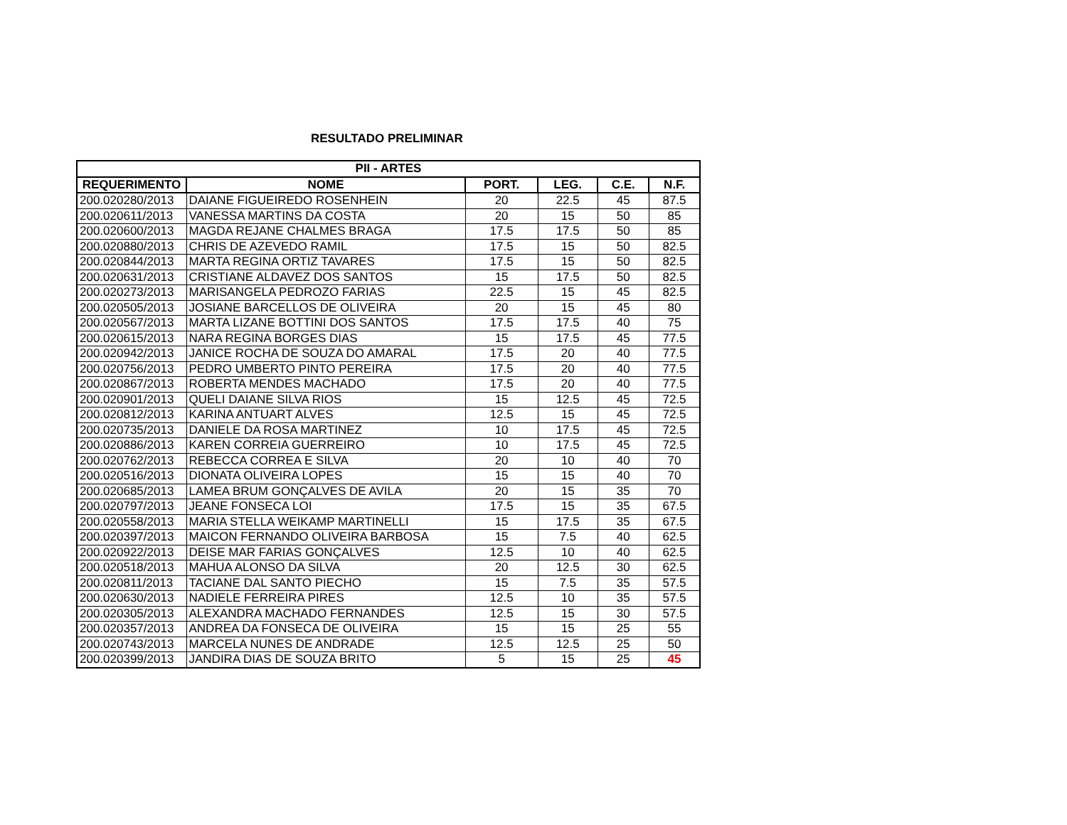RESULTADO PRELIMINAR
| PII - ARTES | | | | | |
| --- | --- | --- | --- | --- | --- |
| REQUERIMENTO | NOME | PORT. | LEG. | C.E. | N.F. |
| 200.020280/2013 | DAIANE FIGUEIREDO ROSENHEIN | 20 | 22.5 | 45 | 87.5 |
| 200.020611/2013 | VANESSA MARTINS DA COSTA | 20 | 15 | 50 | 85 |
| 200.020600/2013 | MAGDA REJANE CHALMES BRAGA | 17.5 | 17.5 | 50 | 85 |
| 200.020880/2013 | CHRIS DE AZEVEDO RAMIL | 17.5 | 15 | 50 | 82.5 |
| 200.020844/2013 | MARTA REGINA ORTIZ TAVARES | 17.5 | 15 | 50 | 82.5 |
| 200.020631/2013 | CRISTIANE ALDAVEZ DOS SANTOS | 15 | 17.5 | 50 | 82.5 |
| 200.020273/2013 | MARISANGELA PEDROZO FARIAS | 22.5 | 15 | 45 | 82.5 |
| 200.020505/2013 | JOSIANE BARCELLOS DE OLIVEIRA | 20 | 15 | 45 | 80 |
| 200.020567/2013 | MARTA LIZANE BOTTINI DOS SANTOS | 17.5 | 17.5 | 40 | 75 |
| 200.020615/2013 | NARA REGINA BORGES DIAS | 15 | 17.5 | 45 | 77.5 |
| 200.020942/2013 | JANICE ROCHA DE SOUZA DO AMARAL | 17.5 | 20 | 40 | 77.5 |
| 200.020756/2013 | PEDRO UMBERTO PINTO PEREIRA | 17.5 | 20 | 40 | 77.5 |
| 200.020867/2013 | ROBERTA MENDES MACHADO | 17.5 | 20 | 40 | 77.5 |
| 200.020901/2013 | QUELI DAIANE SILVA RIOS | 15 | 12.5 | 45 | 72.5 |
| 200.020812/2013 | KARINA ANTUART ALVES | 12.5 | 15 | 45 | 72.5 |
| 200.020735/2013 | DANIELE DA ROSA MARTINEZ | 10 | 17.5 | 45 | 72.5 |
| 200.020886/2013 | KAREN CORREIA GUERREIRO | 10 | 17.5 | 45 | 72.5 |
| 200.020762/2013 | REBECCA CORREA E SILVA | 20 | 10 | 40 | 70 |
| 200.020516/2013 | DIONATA OLIVEIRA LOPES | 15 | 15 | 40 | 70 |
| 200.020685/2013 | LAMEA BRUM GONÇALVES DE AVILA | 20 | 15 | 35 | 70 |
| 200.020797/2013 | JEANE FONSECA LOI | 17.5 | 15 | 35 | 67.5 |
| 200.020558/2013 | MARIA STELLA WEIKAMP MARTINELLI | 15 | 17.5 | 35 | 67.5 |
| 200.020397/2013 | MAICON FERNANDO OLIVEIRA BARBOSA | 15 | 7.5 | 40 | 62.5 |
| 200.020922/2013 | DEISE MAR FARIAS GONÇALVES | 12.5 | 10 | 40 | 62.5 |
| 200.020518/2013 | MAHUA ALONSO DA SILVA | 20 | 12.5 | 30 | 62.5 |
| 200.020811/2013 | TACIANE DAL SANTO PIECHO | 15 | 7.5 | 35 | 57.5 |
| 200.020630/2013 | NADIELE FERREIRA PIRES | 12.5 | 10 | 35 | 57.5 |
| 200.020305/2013 | ALEXANDRA MACHADO FERNANDES | 12.5 | 15 | 30 | 57.5 |
| 200.020357/2013 | ANDREA DA FONSECA DE OLIVEIRA | 15 | 15 | 25 | 55 |
| 200.020743/2013 | MARCELA NUNES DE ANDRADE | 12.5 | 12.5 | 25 | 50 |
| 200.020399/2013 | JANDIRA DIAS DE SOUZA BRITO | 5 | 15 | 25 | 45 |